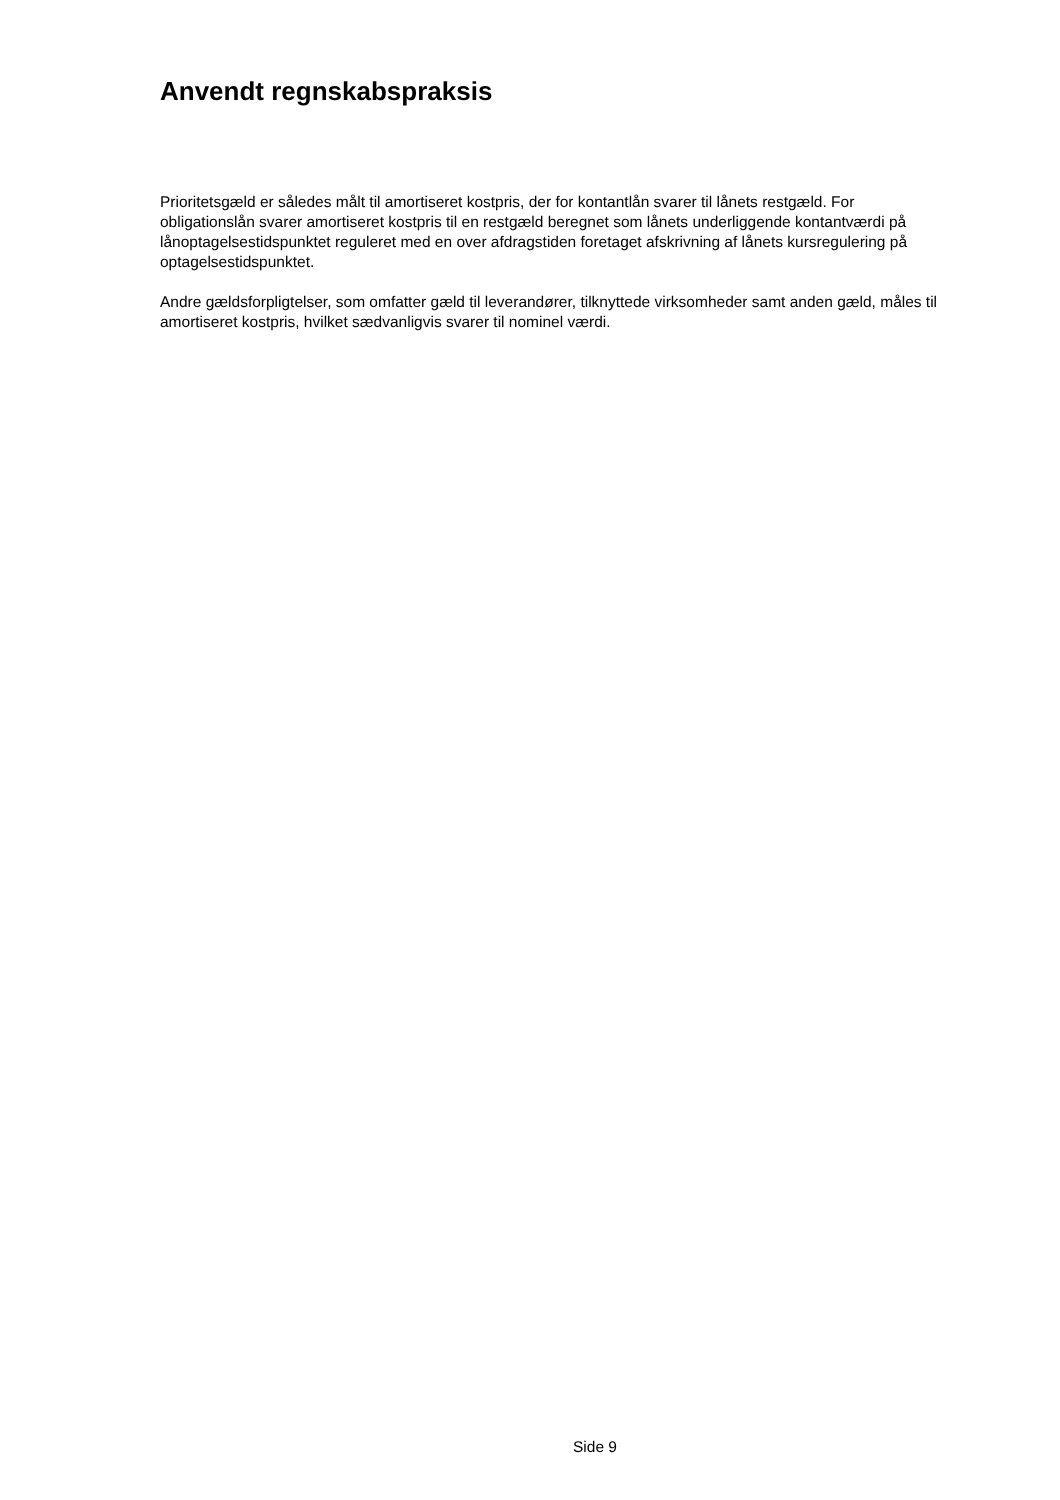Anvendt regnskabspraksis
Prioritetsgæld er således målt til amortiseret kostpris, der for kontantlån svarer til lånets restgæld. For obligationslån svarer amortiseret kostpris til en restgæld beregnet som lånets underliggende kontantværdi på lånoptagelsestidspunktet reguleret med en over afdragstiden foretaget afskrivning af lånets kursregulering på optagelsestidspunktet.
Andre gældsforpligtelser, som omfatter gæld til leverandører, tilknyttede virksomheder samt anden gæld, måles til amortiseret kostpris, hvilket sædvanligvis svarer til nominel værdi.
Side 9